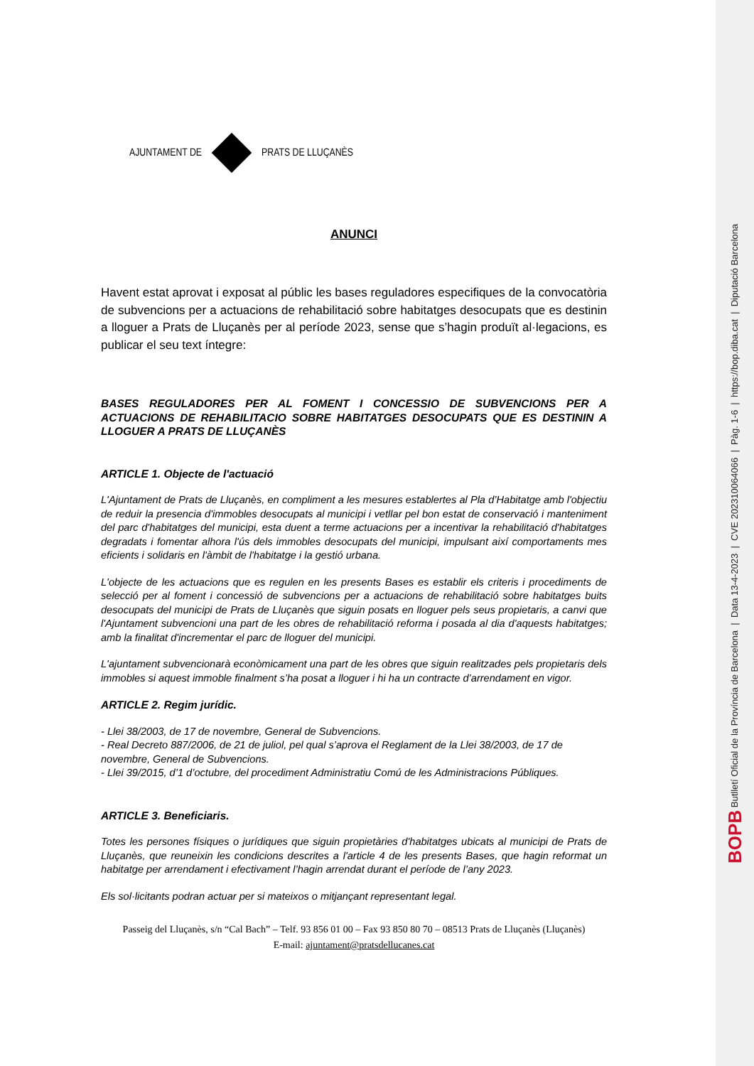AJUNTAMENT DE PRATS DE LLUÇANÈS
ANUNCI
Havent estat aprovat i exposat al públic les bases reguladores especifiques de la convocatòria de subvencions per a actuacions de rehabilitació sobre habitatges desocupats que es destinin a lloguer a Prats de Lluçanès per al període 2023, sense que s’hagin produït al·legacions, es publicar el seu text íntegre:
BASES REGULADORES PER AL FOMENT I CONCESSIO DE SUBVENCIONS PER A ACTUACIONS DE REHABILITACIO SOBRE HABITATGES DESOCUPATS QUE ES DESTININ A LLOGUER A PRATS DE LLUÇANÈS
ARTICLE 1. Objecte de l'actuació
L'Ajuntament de Prats de Lluçanès, en compliment a les mesures establertes al Pla d’Habitatge amb l'objectiu de reduir la presencia d'immobles desocupats al municipi i vetllar pel bon estat de conservació i manteniment del parc d'habitatges del municipi, esta duent a terme actuacions per a incentivar la rehabilitació d'habitatges degradats i fomentar alhora l'ús dels immobles desocupats del municipi, impulsant així comportaments mes eficients i solidaris en l'àmbit de l'habitatge i la gestió urbana.
L'objecte de les actuacions que es regulen en les presents Bases es establir els criteris i procediments de selecció per al foment i concessió de subvencions per a actuacions de rehabilitació sobre habitatges buits desocupats del municipi de Prats de Lluçanès que siguin posats en lloguer pels seus propietaris, a canvi que l'Ajuntament subvencioni una part de les obres de rehabilitació reforma i posada al dia d'aquests habitatges; amb la finalitat d'incrementar el parc de lloguer del municipi.
L'ajuntament subvencionarà econòmicament una part de les obres que siguin realitzades pels propietaris dels immobles si aquest immoble finalment s’ha posat a lloguer i hi ha un contracte d’arrendament en vigor.
ARTICLE 2. Regim jurídic.
- Llei 38/2003, de 17 de novembre, General de Subvencions.
- Real Decreto 887/2006, de 21 de juliol, pel qual s’aprova el Reglament de la Llei 38/2003, de 17 de novembre, General de Subvencions.
- Llei 39/2015, d’1 d’octubre, del procediment Administratiu Comú de les Administracions Públiques.
ARTICLE 3. Beneficiaris.
Totes les persones físiques o jurídiques que siguin propietàries d'habitatges ubicats al municipi de Prats de Lluçanès, que reuneixin les condicions descrites a l'article 4 de les presents Bases, que hagin reformat un habitatge per arrendament i efectivament l’hagin arrendat durant el període de l’any 2023.
Els sol·licitants podran actuar per si mateixos o mitjançant representant legal.
Passeig del Lluçanès, s/n “Cal Bach” – Telf. 93 856 01 00 – Fax 93 850 80 70 – 08513 Prats de Lluçanès (Lluçanès)
E-mail: ajuntament@pratsdellucanes.cat
BOPB Butlletí Oficial de la Província de Barcelona | Data 13-4-2023 | CVE 202310064066 | Pàg. 1-6 | https://bop.diba.cat | Diputació Barcelona